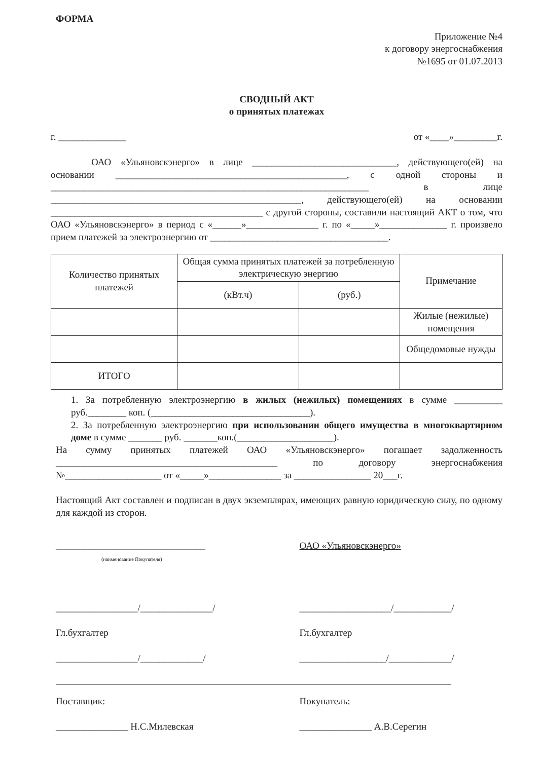ФОРМА
Приложение №4
к договору энергоснабжения
№1695 от 01.07.2013
СВОДНЫЙ АКТ
о принятых платежах
г. ______________ от «____»_________г.
ОАО «Ульяновскэнерго» в лице ______________________________, действующего(ей) на основании ________________________________________________, с одной стороны и __________________________________________________________________ в лице ____________________________________________________, действующего(ей) на основании ____________________________________________ с другой стороны, составили настоящий АКТ о том, что ОАО «Ульяновскэнерго» в период с «______»_______________ г. по «_____»______________ г. произвело прием платежей за электроэнергию от _____________________________________.
| Количество принятых платежей | Общая сумма принятых платежей за потребленную электрическую энергию | | Примечание |
| --- | --- | --- | --- |
| | (кВт.ч) | (руб.) | |
| | | | Жилые (нежилые) помещения |
| | | | Общедомовые нужды |
| ИТОГО | | | |
1. За потребленную электроэнергию в жилых (нежилых) помещениях в сумме __________ руб.________ коп. (_________________________________).
2. За потребленную электроэнергию при использовании общего имущества в многоквартирном доме в сумме _______ руб. _______коп.(____________________).
На сумму принятых платежей ОАО «Ульяновскэнерго» погашает задолженность ______________________________________________ по договору энергоснабжения №____________________ от «_____»_______________ за ________________ 20___г.
Настоящий Акт составлен и подписан в двух экземплярах, имеющих равную юридическую силу, по одному для каждой из сторон.
_______________________________
(наименование Покупателя)
_________________/_______________/
Гл.бухгалтер
_________________/_____________/
ОАО «Ульяновскэнерго»
___________________/____________/
Гл.бухгалтер
__________________/_____________/
Поставщик:
_______________ Н.С.Милевская
Покупатель:
_______________ А.В.Серегин